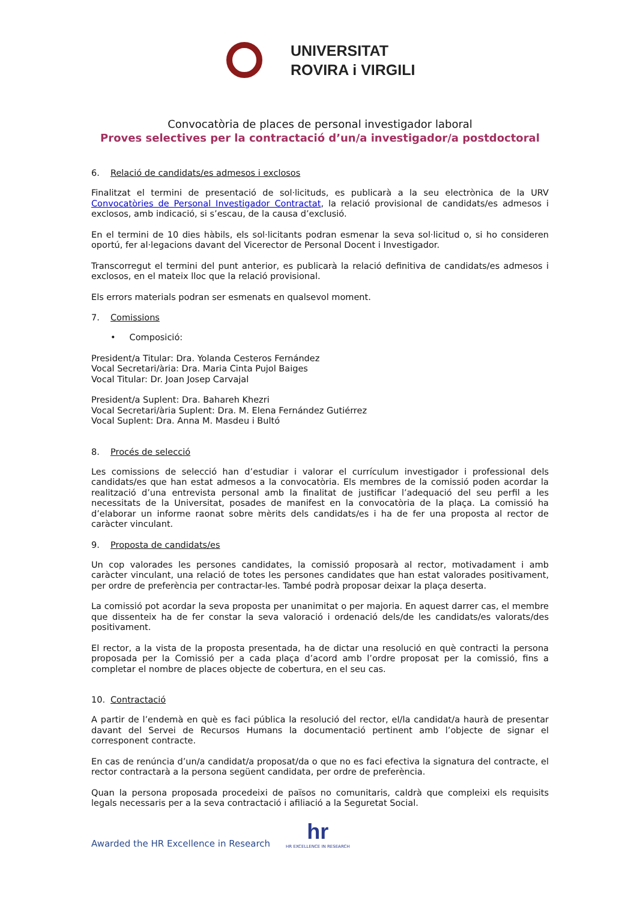UNIVERSITAT
ROVIRA i VIRGILI
Convocatòria de places de personal investigador laboral
Proves selectives per la contractació d’un/a investigador/a postdoctoral
6. Relació de candidats/es admesos i exclosos
Finalitzat el termini de presentació de sol·licituds, es publicarà a la seu electrònica de la URV Convocatòries de Personal Investigador Contractat, la relació provisional de candidats/es admesos i exclosos, amb indicació, si s’escau, de la causa d’exclusió.
En el termini de 10 dies hàbils, els sol·licitants podran esmenar la seva sol·licitud o, si ho consideren oportú, fer al·legacions davant del Vicerector de Personal Docent i Investigador.
Transcorregut el termini del punt anterior, es publicarà la relació definitiva de candidats/es admesos i exclosos, en el mateix lloc que la relació provisional.
Els errors materials podran ser esmenats en qualsevol moment.
7. Comissions
• Composició:
President/a Titular: Dra. Yolanda Cesteros Fernández
Vocal Secretari/ària: Dra. Maria Cinta Pujol Baiges
Vocal Titular: Dr. Joan Josep Carvajal
President/a Suplent: Dra. Bahareh Khezri
Vocal Secretari/ària Suplent: Dra. M. Elena Fernández Gutiérrez
Vocal Suplent: Dra. Anna M. Masdeu i Bultó
8. Procés de selecció
Les comissions de selecció han d’estudiar i valorar el currículum investigador i professional dels candidats/es que han estat admesos a la convocatòria. Els membres de la comissió poden acordar la realització d’una entrevista personal amb la finalitat de justificar l’adequació del seu perfil a les necessitats de la Universitat, posades de manifest en la convocatòria de la plaça. La comissió ha d’elaborar un informe raonat sobre mèrits dels candidats/es i ha de fer una proposta al rector de caràcter vinculant.
9. Proposta de candidats/es
Un cop valorades les persones candidates, la comissió proposarà al rector, motivadament i amb caràcter vinculant, una relació de totes les persones candidates que han estat valorades positivament, per ordre de preferència per contractar-les. També podrà proposar deixar la plaça deserta.
La comissió pot acordar la seva proposta per unanimitat o per majoria. En aquest darrer cas, el membre que dissenteix ha de fer constar la seva valoració i ordenació dels/de les candidats/es valorats/des positivament.
El rector, a la vista de la proposta presentada, ha de dictar una resolució en què contracti la persona proposada per la Comissió per a cada plaça d’acord amb l’ordre proposat per la comissió, fins a completar el nombre de places objecte de cobertura, en el seu cas.
10. Contractació
A partir de l’endemà en què es faci pública la resolució del rector, el/la candidat/a haurà de presentar davant del Servei de Recursos Humans la documentació pertinent amb l’objecte de signar el corresponent contracte.
En cas de renúncia d’un/a candidat/a proposat/da o que no es faci efectiva la signatura del contracte, el rector contractarà a la persona següent candidata, per ordre de preferència.
Quan la persona proposada procedeixi de països no comunitaris, caldrà que compleixi els requisits legals necessaris per a la seva contractació i afiliació a la Seguretat Social.
Awarded the HR Excellence in Research
hr
HR EXCELLENCE IN RESEARCH